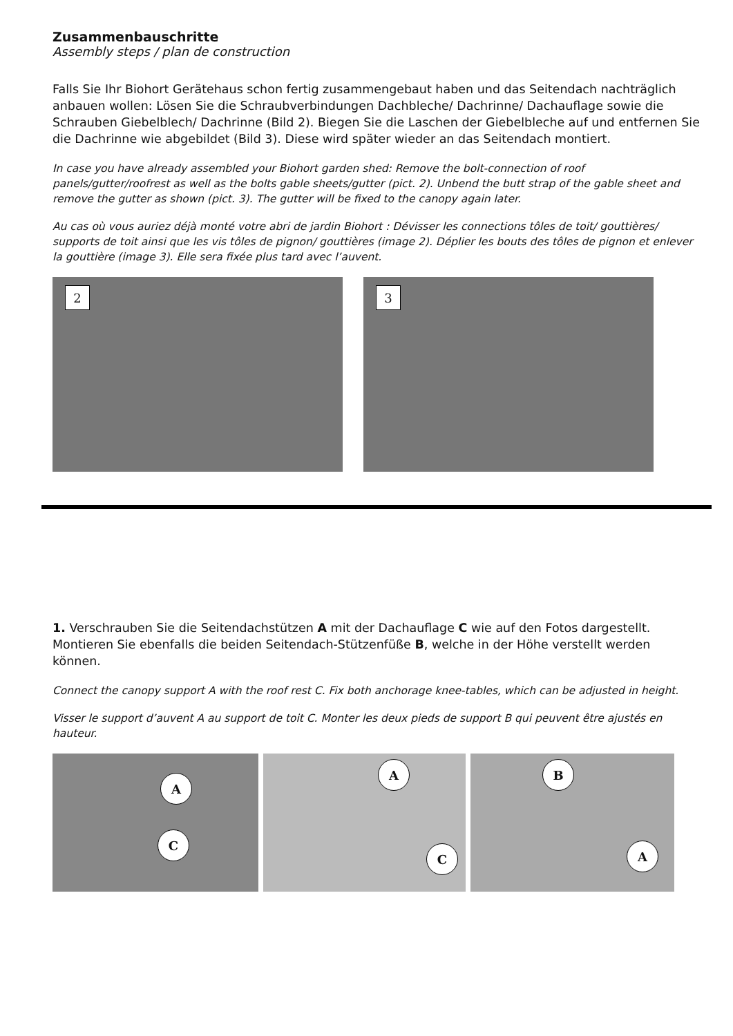Zusammenbauschritte
Assembly steps / plan de construction
Falls Sie Ihr Biohort Gerätehaus schon fertig zusammengebaut haben und das Seitendach nachträglich anbauen wollen: Lösen Sie die Schraubverbindungen Dachbleche/ Dachrinne/ Dachauflage sowie die Schrauben Giebelblech/ Dachrinne (Bild 2). Biegen Sie die Laschen der Giebelbleche auf und entfernen Sie die Dachrinne wie abgebildet (Bild 3). Diese wird später wieder an das Seitendach montiert.
In case you have already assembled your Biohort garden shed: Remove the bolt-connection of roof panels/gutter/roofrest as well as the bolts gable sheets/gutter (pict. 2). Unbend the butt strap of the gable sheet and remove the gutter as shown (pict. 3). The gutter will be fixed to the canopy again later.
Au cas où vous auriez déjà monté votre abri de jardin Biohort : Dévisser les connections tôles de toit/ gouttières/ supports de toit ainsi que les vis tôles de pignon/ gouttières (image 2). Déplier les bouts des tôles de pignon et enlever la gouttière (image 3). Elle sera fixée plus tard avec l’auvent.
2
3
1. Verschrauben Sie die Seitendachstützen A mit der Dachauflage C wie auf den Fotos dargestellt. Montieren Sie ebenfalls die beiden Seitendach-Stützenfüße B, welche in der Höhe verstellt werden können.
Connect the canopy support A with the roof rest C. Fix both anchorage knee-tables, which can be adjusted in height.
Visser le support d’auvent A au support de toit C. Monter les deux pieds de support B qui peuvent être ajustés en hauteur.
A
C
A
C
B
A